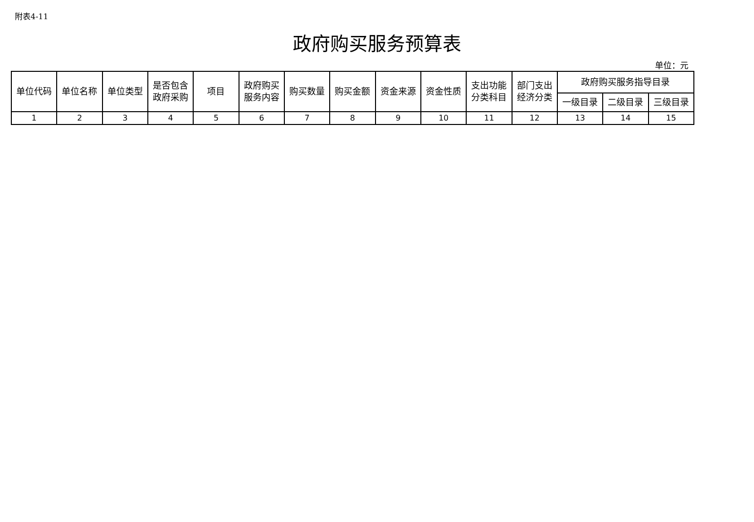附表4-11
政府购买服务预算表
单位：元
| 单位代码 | 单位名称 | 单位类型 | 是否包含 政府采购 | 项目 | 政府购买 服务内容 | 购买数量 | 购买金额 | 资金来源 | 资金性质 | 支出功能 分类科目 | 部门支出 经济分类 | 政府购买服务指导目录 | | |
| --- | --- | --- | --- | --- | --- | --- | --- | --- | --- | --- | --- | --- | --- | --- |
| | | | | | | | | | | | | 一级目录 | 二级目录 | 三级目录 |
| 1 | 2 | 3 | 4 | 5 | 6 | 7 | 8 | 9 | 10 | 11 | 12 | 13 | 14 | 15 |